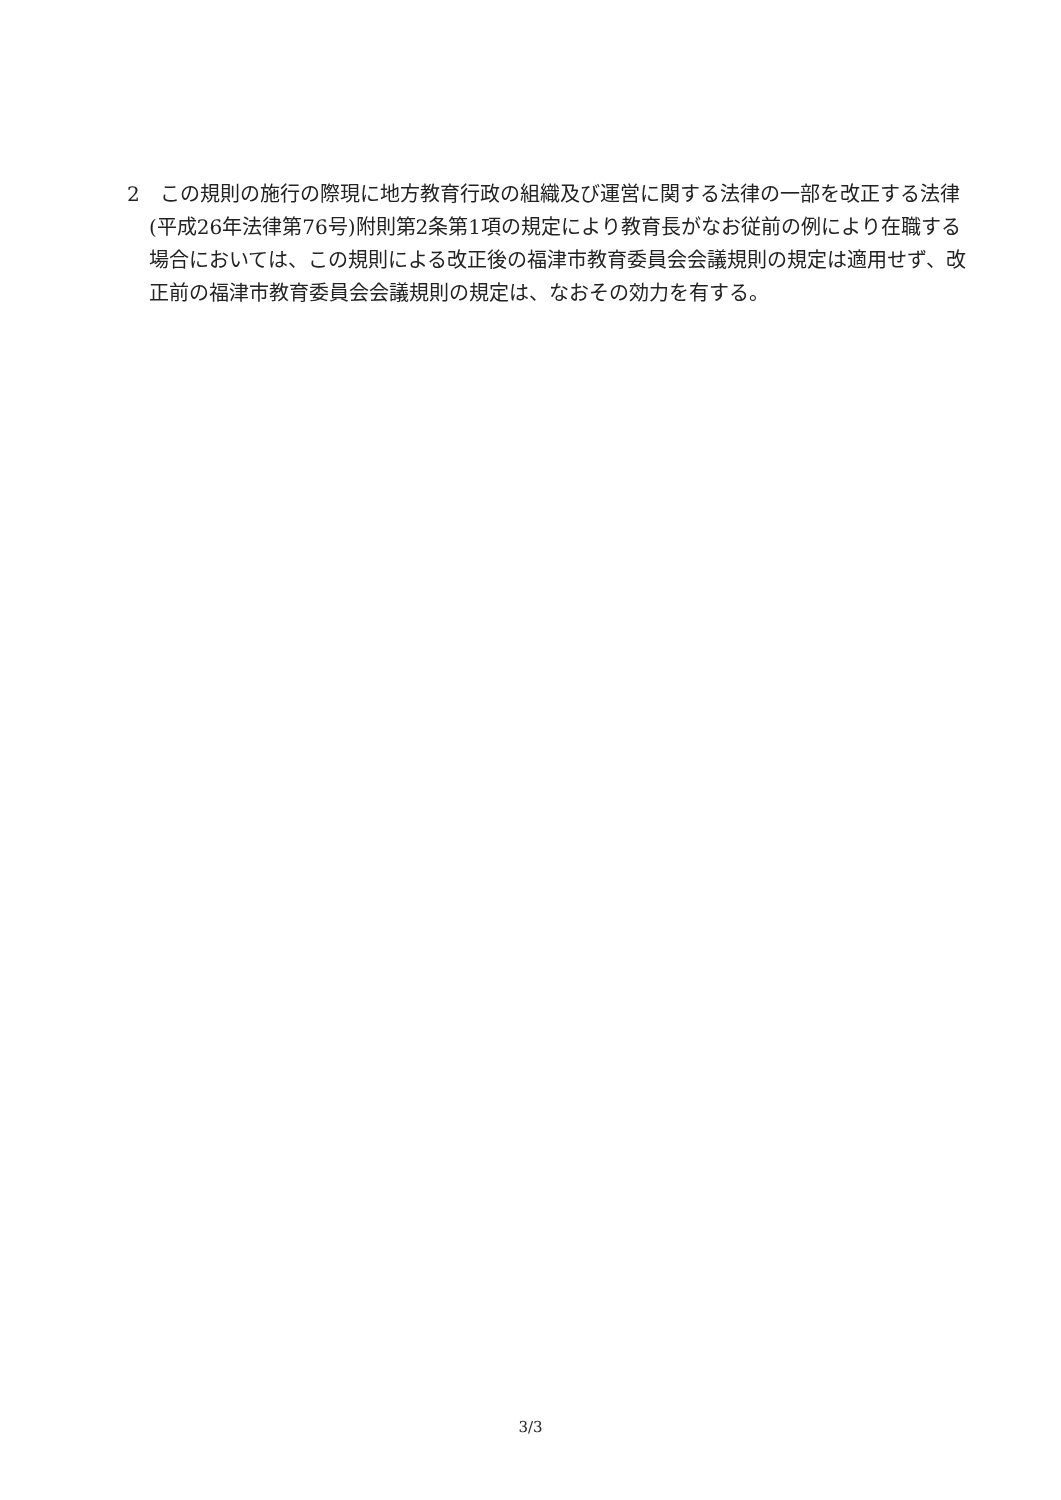2　この規則の施行の際現に地方教育行政の組織及び運営に関する法律の一部を改正する法律(平成26年法律第76号)附則第2条第1項の規定により教育長がなお従前の例により在職する場合においては、この規則による改正後の福津市教育委員会会議規則の規定は適用せず、改正前の福津市教育委員会会議規則の規定は、なおその効力を有する。
3/3